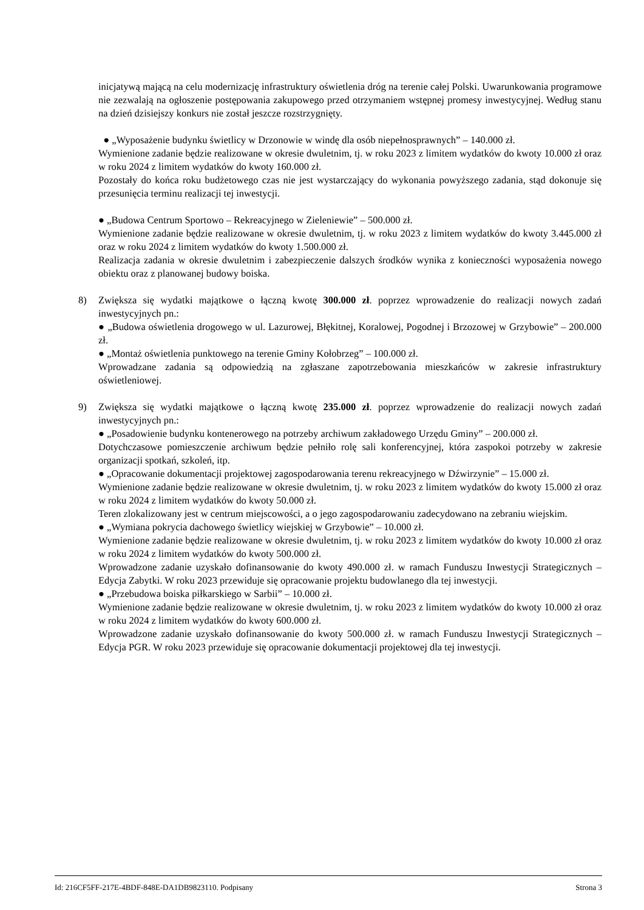inicjatywą mającą na celu modernizację infrastruktury oświetlenia dróg na terenie całej Polski. Uwarunkowania programowe nie zezwalają na ogłoszenie postępowania zakupowego przed otrzymaniem wstępnej promesy inwestycyjnej. Według stanu na dzień dzisiejszy konkurs nie został jeszcze rozstrzygnięty.
● „Wyposażenie budynku świetlicy w Drzonowie w windę dla osób niepełnosprawnych” – 140.000 zł.
Wymienione zadanie będzie realizowane w okresie dwuletnim, tj. w roku 2023 z limitem wydatków do kwoty 10.000 zł oraz w roku 2024 z limitem wydatków do kwoty 160.000 zł.
Pozostały do końca roku budżetowego czas nie jest wystarczający do wykonania powyższego zadania, stąd dokonuje się przesunięcia terminu realizacji tej inwestycji.
● „Budowa Centrum Sportowo – Rekreacyjnego w Zieleniewie” – 500.000 zł.
Wymienione zadanie będzie realizowane w okresie dwuletnim, tj. w roku 2023 z limitem wydatków do kwoty 3.445.000 zł oraz w roku 2024 z limitem wydatków do kwoty 1.500.000 zł.
Realizacja zadania w okresie dwuletnim i zabezpieczenie dalszych środków wynika z konieczności wyposażenia nowego obiektu oraz z planowanej budowy boiska.
8)
Zwiększa się wydatki majątkowe o łączną kwotę 300.000 zł. poprzez wprowadzenie do realizacji nowych zadań inwestycyjnych pn.:
● „Budowa oświetlenia drogowego w ul. Lazurowej, Błękitnej, Koralowej, Pogodnej i Brzozowej w Grzybowie” – 200.000 zł.
● „Montaż oświetlenia punktowego na terenie Gminy Kołobrzeg” – 100.000 zł.
Wprowadzane zadania są odpowiedzią na zgłaszane zapotrzebowania mieszkańców w zakresie infrastruktury oświetleniowej.
9)
Zwiększa się wydatki majątkowe o łączną kwotę 235.000 zł. poprzez wprowadzenie do realizacji nowych zadań inwestycyjnych pn.:
● „Posadowienie budynku kontenerowego na potrzeby archiwum zakładowego Urzędu Gminy” – 200.000 zł.
Dotychczasowe pomieszczenie archiwum będzie pełniło rolę sali konferencyjnej, która zaspokoi potrzeby w zakresie organizacji spotkań, szkoleń, itp.
● „Opracowanie dokumentacji projektowej zagospodarowania terenu rekreacyjnego w Dźwirzynie” – 15.000 zł.
Wymienione zadanie będzie realizowane w okresie dwuletnim, tj. w roku 2023 z limitem wydatków do kwoty 15.000 zł oraz w roku 2024 z limitem wydatków do kwoty 50.000 zł.
Teren zlokalizowany jest w centrum miejscowości, a o jego zagospodarowaniu zadecydowano na zebraniu wiejskim.
● „Wymiana pokrycia dachowego świetlicy wiejskiej w Grzybowie” – 10.000 zł.
Wymienione zadanie będzie realizowane w okresie dwuletnim, tj. w roku 2023 z limitem wydatków do kwoty 10.000 zł oraz w roku 2024 z limitem wydatków do kwoty 500.000 zł.
Wprowadzone zadanie uzyskało dofinansowanie do kwoty 490.000 zł. w ramach Funduszu Inwestycji Strategicznych – Edycja Zabytki. W roku 2023 przewiduje się opracowanie projektu budowlanego dla tej inwestycji.
● „Przebudowa boiska piłkarskiego w Sarbii” – 10.000 zł.
Wymienione zadanie będzie realizowane w okresie dwuletnim, tj. w roku 2023 z limitem wydatków do kwoty 10.000 zł oraz w roku 2024 z limitem wydatków do kwoty 600.000 zł.
Wprowadzone zadanie uzyskało dofinansowanie do kwoty 500.000 zł. w ramach Funduszu Inwestycji Strategicznych – Edycja PGR. W roku 2023 przewiduje się opracowanie dokumentacji projektowej dla tej inwestycji.
Id: 216CF5FF-217E-4BDF-848E-DA1DB9823110. Podpisany Strona 3